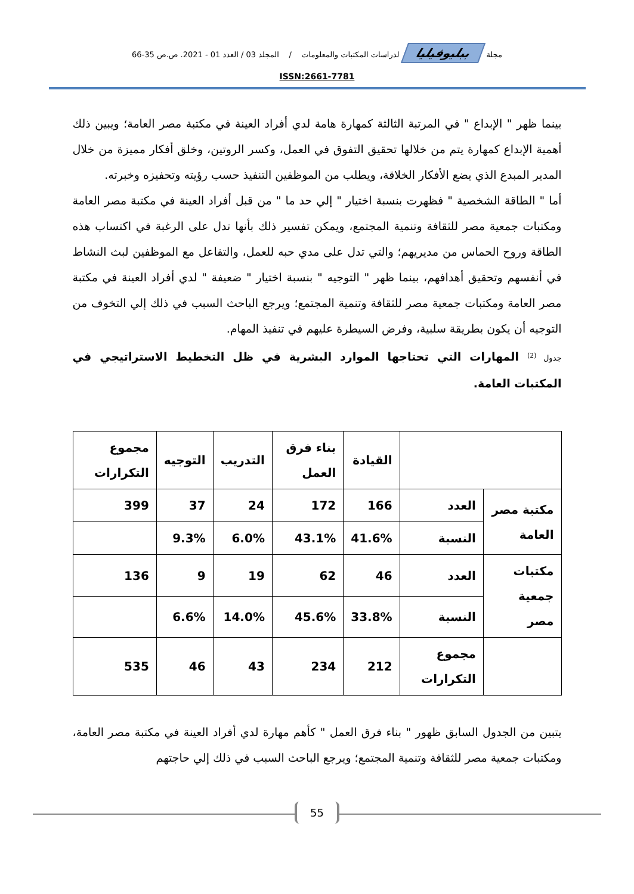مجلة ببليوفيليا لدراسات المكتبات والمعلومات / المجلد 03 / العدد 01 - 2021. ص.ص 35-66
ISSN:2661-7781
بينما ظهر " الإبداع " في المرتبة الثالثة كمهارة هامة لدي أفراد العينة في مكتبة مصر العامة؛ ويبين ذلك أهمية الإبداع كمهارة يتم من خلالها تحقيق التفوق في العمل، وكسر الروتين، وخلق أفكار مميزة من خلال المدير المبدع الذي يضع الأفكار الخلاقة، ويطلب من الموظفين التنفيذ حسب رؤيته وتحفيزه وخبرته.
أما " الطاقة الشخصية " فظهرت بنسبة اختيار " إلي حد ما " من قبل أفراد العينة في مكتبة مصر العامة ومكتبات جمعية مصر للثقافة وتنمية المجتمع، ويمكن تفسير ذلك بأنها تدل على الرغبة في اكتساب هذه الطاقة وروح الحماس من مديريهم؛ والتي تدل على مدي حبه للعمل، والتفاعل مع الموظفين لبث النشاط في أنفسهم وتحقيق أهدافهم، بينما ظهر " التوجيه " بنسبة اختيار " ضعيفة " لدي أفراد العينة في مكتبة مصر العامة ومكتبات جمعية مصر للثقافة وتنمية المجتمع؛ ويرجع الباحث السبب في ذلك إلي التخوف من التوجيه أن يكون بطريقة سلبية، وفرض السيطرة عليهم في تنفيذ المهام.
جدول <sup>(2)</sup> المهارات التي تحتاجها الموارد البشرية في ظل التخطيط الاستراتيجي في المكتبات العامة.
| | | القيادة | بناء فرق العمل | التدريب | التوجيه | مجموع التكرارات |
| --- | --- | --- | --- | --- | --- | --- |
| مكتبة مصر العامة | العدد | 166 | 172 | 24 | 37 | 399 |
| | النسبة | 41.6% | 43.1% | 6.0% | 9.3% | |
| مكتبات جمعية مصر | العدد | 46 | 62 | 19 | 9 | 136 |
| | النسبة | 33.8% | 45.6% | 14.0% | 6.6% | |
| | مجموع التكرارات | 212 | 234 | 43 | 46 | 535 |
يتبين من الجدول السابق ظهور " بناء فرق العمل " كأهم مهارة لدي أفراد العينة في مكتبة مصر العامة، ومكتبات جمعية مصر للثقافة وتنمية المجتمع؛ ويرجع الباحث السبب في ذلك إلي حاجتهم
55